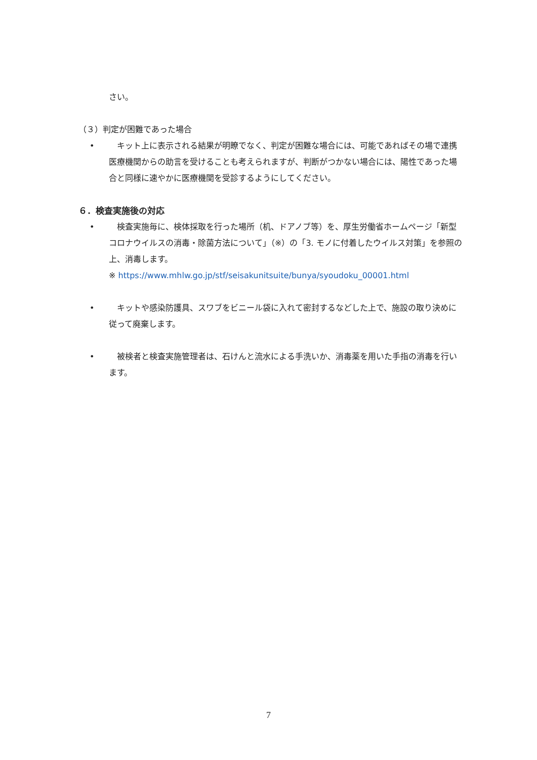さい。
（３）判定が困難であった場合
• 　キット上に表示される結果が明瞭でなく、判定が困難な場合には、可能であればその場で連携医療機関からの助言を受けることも考えられますが、判断がつかない場合には、陽性であった場合と同様に速やかに医療機関を受診するようにしてください。
６．検査実施後の対応
• 　検査実施毎に、検体採取を行った場所（机、ドアノブ等）を、厚生労働省ホームページ「新型コロナウイルスの消毒・除菌方法について」（※）の「3. モノに付着したウイルス対策」を参照の上、消毒します。
※ https://www.mhlw.go.jp/stf/seisakunitsuite/bunya/syoudoku_00001.html
• 　キットや感染防護具、スワブをビニール袋に入れて密封するなどした上で、施設の取り決めに従って廃棄します。
• 　被検者と検査実施管理者は、石けんと流水による手洗いか、消毒薬を用いた手指の消毒を行います。
7